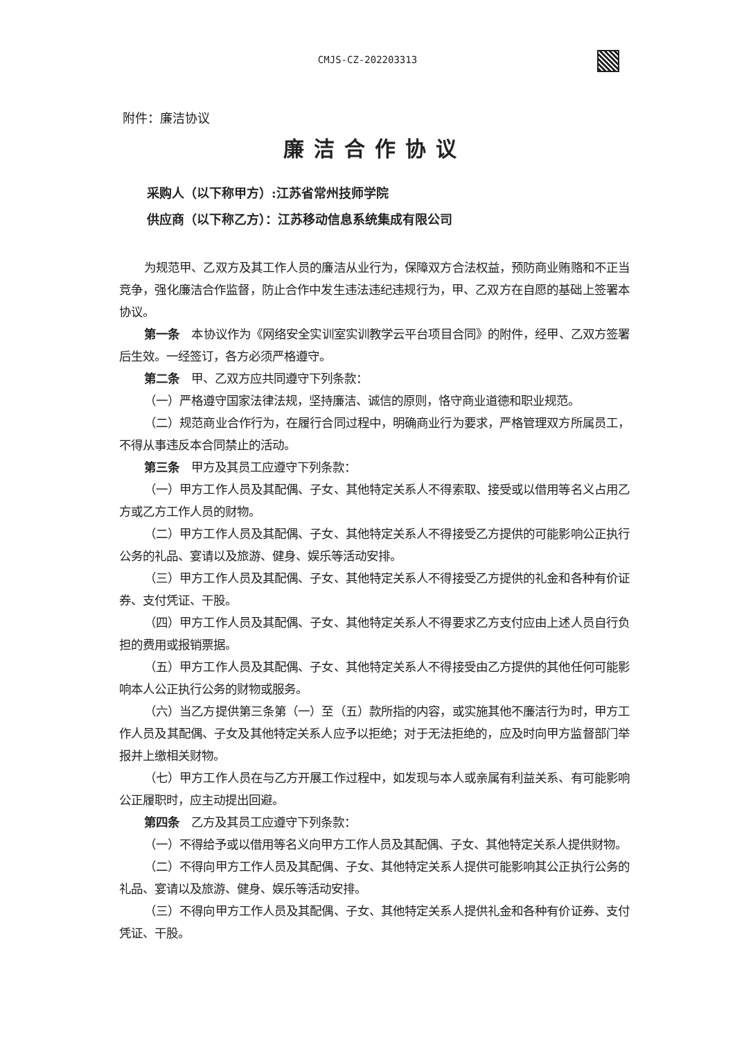CMJS-CZ-202203313
附件：廉洁协议
廉洁合作协议
采购人（以下称甲方）:江苏省常州技师学院
供应商（以下称乙方）：江苏移动信息系统集成有限公司
为规范甲、乙双方及其工作人员的廉洁从业行为，保障双方合法权益，预防商业贿赂和不正当竞争，强化廉洁合作监督，防止合作中发生违法违纪违规行为，甲、乙双方在自愿的基础上签署本协议。
第一条　本协议作为《网络安全实训室实训教学云平台项目合同》的附件，经甲、乙双方签署后生效。一经签订，各方必须严格遵守。
第二条　甲、乙双方应共同遵守下列条款：
（一）严格遵守国家法律法规，坚持廉洁、诚信的原则，恪守商业道德和职业规范。
（二）规范商业合作行为，在履行合同过程中，明确商业行为要求，严格管理双方所属员工，不得从事违反本合同禁止的活动。
第三条　甲方及其员工应遵守下列条款：
（一）甲方工作人员及其配偶、子女、其他特定关系人不得索取、接受或以借用等名义占用乙方或乙方工作人员的财物。
（二）甲方工作人员及其配偶、子女、其他特定关系人不得接受乙方提供的可能影响公正执行公务的礼品、宴请以及旅游、健身、娱乐等活动安排。
（三）甲方工作人员及其配偶、子女、其他特定关系人不得接受乙方提供的礼金和各种有价证券、支付凭证、干股。
（四）甲方工作人员及其配偶、子女、其他特定关系人不得要求乙方支付应由上述人员自行负担的费用或报销票据。
（五）甲方工作人员及其配偶、子女、其他特定关系人不得接受由乙方提供的其他任何可能影响本人公正执行公务的财物或服务。
（六）当乙方提供第三条第（一）至（五）款所指的内容，或实施其他不廉洁行为时，甲方工作人员及其配偶、子女及其他特定关系人应予以拒绝；对于无法拒绝的，应及时向甲方监督部门举报并上缴相关财物。
（七）甲方工作人员在与乙方开展工作过程中，如发现与本人或亲属有利益关系、有可能影响公正履职时，应主动提出回避。
第四条　乙方及其员工应遵守下列条款：
（一）不得给予或以借用等名义向甲方工作人员及其配偶、子女、其他特定关系人提供财物。
（二）不得向甲方工作人员及其配偶、子女、其他特定关系人提供可能影响其公正执行公务的礼品、宴请以及旅游、健身、娱乐等活动安排。
（三）不得向甲方工作人员及其配偶、子女、其他特定关系人提供礼金和各种有价证券、支付凭证、干股。